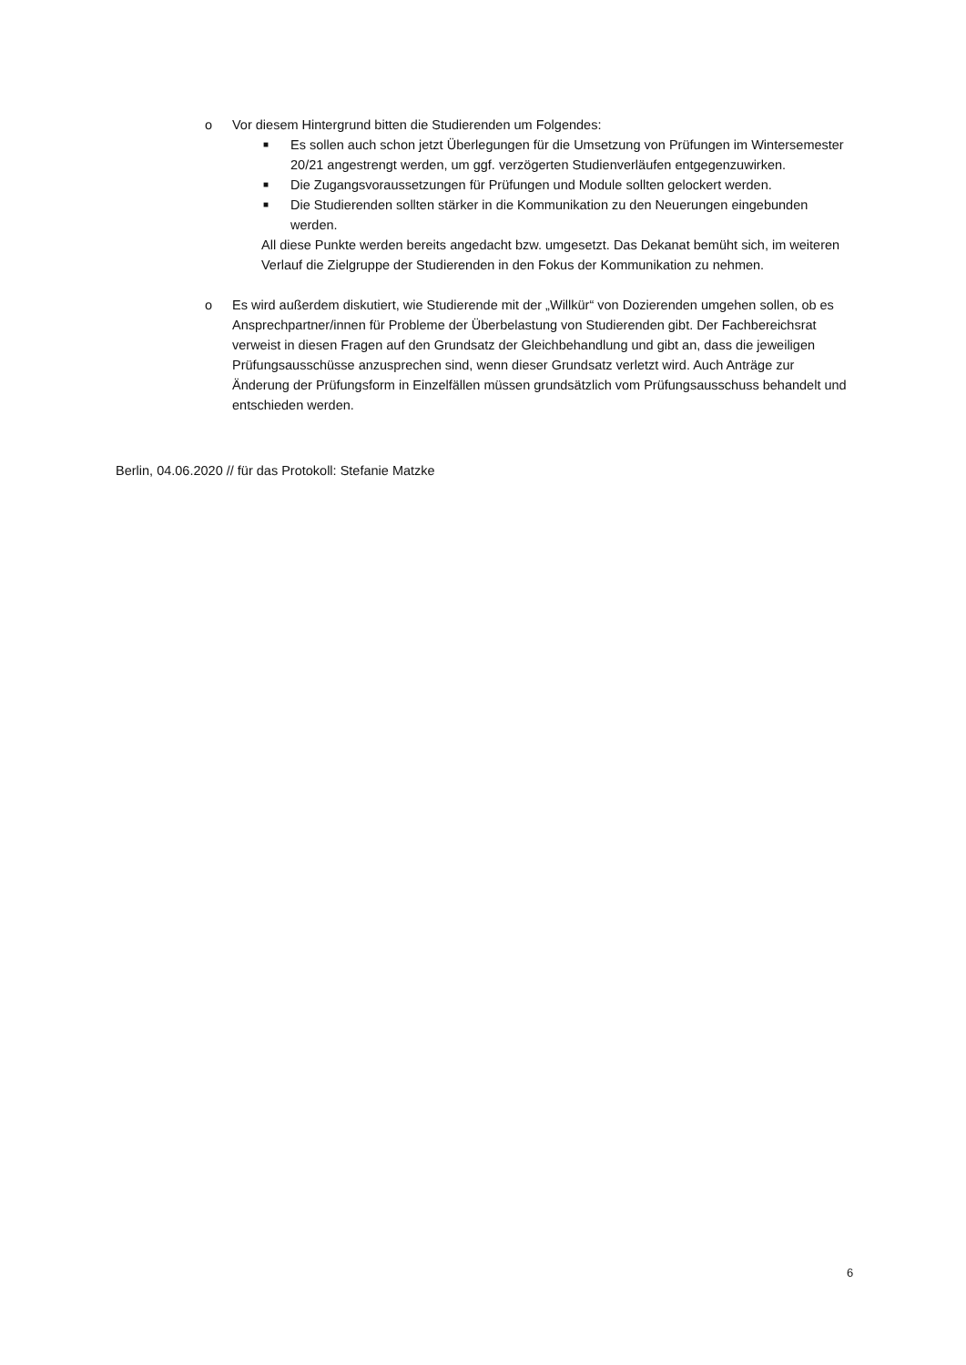o
Vor diesem Hintergrund bitten die Studierenden um Folgendes:
■ Es sollen auch schon jetzt Überlegungen für die Umsetzung von Prüfungen im Wintersemester 20/21 angestrengt werden, um ggf. verzögerten Studienverläufen entgegenzuwirken.
■ Die Zugangsvoraussetzungen für Prüfungen und Module sollten gelockert werden.
■ Die Studierenden sollten stärker in die Kommunikation zu den Neuerungen eingebunden werden.
All diese Punkte werden bereits angedacht bzw. umgesetzt. Das Dekanat bemüht sich, im weiteren Verlauf die Zielgruppe der Studierenden in den Fokus der Kommunikation zu nehmen.
o
Es wird außerdem diskutiert, wie Studierende mit der „Willkür“ von Dozierenden umgehen sollen, ob es Ansprechpartner/innen für Probleme der Überbelastung von Studierenden gibt. Der Fachbereichsrat verweist in diesen Fragen auf den Grundsatz der Gleichbehandlung und gibt an, dass die jeweiligen Prüfungsausschüsse anzusprechen sind, wenn dieser Grundsatz verletzt wird. Auch Anträge zur Änderung der Prüfungsform in Einzelfällen müssen grundsätzlich vom Prüfungsausschuss behandelt und entschieden werden.
Berlin, 04.06.2020 // für das Protokoll: Stefanie Matzke
6